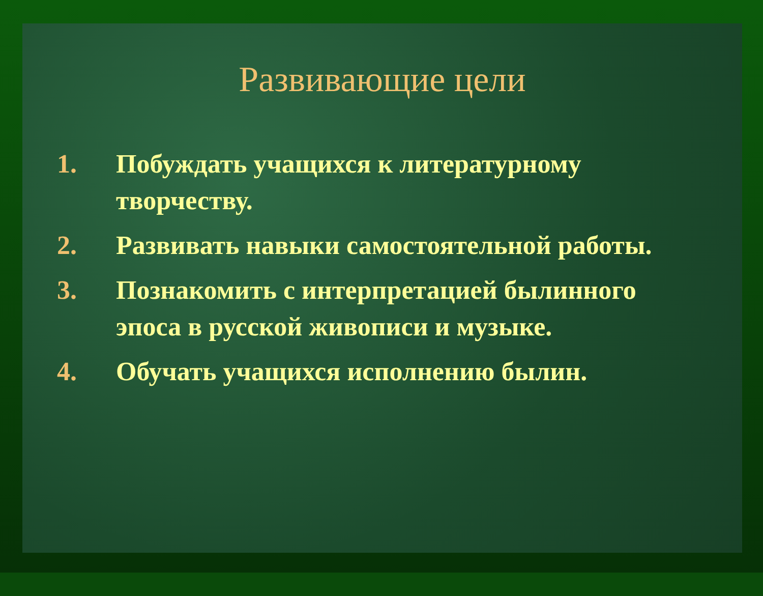Развивающие цели
1. Побуждать учащихся к литературному творчеству.
2. Развивать навыки самостоятельной работы.
3. Познакомить с интерпретацией былинного эпоса в русской живописи и музыке.
4. Обучать учащихся исполнению былин.